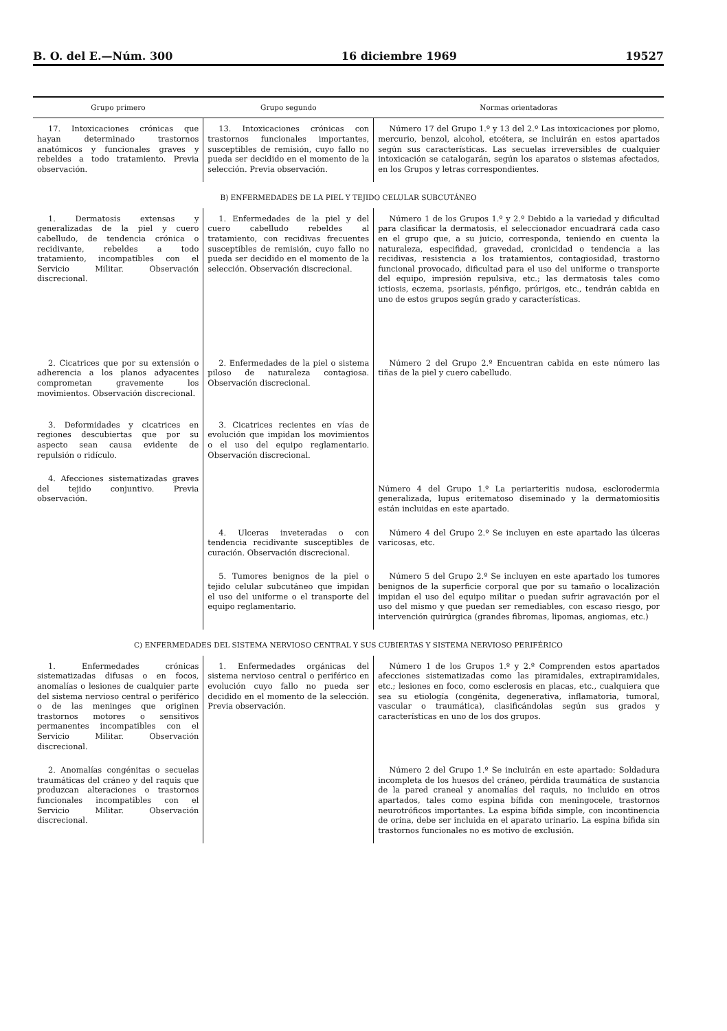B. O. del E.—Núm. 300 16 diciembre 1969 19527
| Grupo primero | Grupo segundo | Normas orientadoras |
| --- | --- | --- |
| 17. Intoxicaciones crónicas que hayan determinado trastornos anatómicos y funcionales graves y rebeldes a todo tratamiento. Previa observación. | 13. Intoxicaciones crónicas con trastornos funcionales importantes, susceptibles de remisión, cuyo fallo no pueda ser decidido en el momento de la selección. Previa observación. | Número 17 del Grupo 1.º y 13 del 2.º Las intoxicaciones por plomo, mercurio, benzol, alcohol, etcétera, se incluirán en estos apartados según sus características. Las secuelas irreversibles de cualquier intoxicación se catalogarán, según los aparatos o sistemas afectados, en los Grupos y letras correspondientes. |
| B) ENFERMEDADES DE LA PIEL Y TEJIDO CELULAR SUBCUTÁNEO | | |
| 1. Dermatosis extensas y generalizadas de la piel y cuero cabelludo, de tendencia crónica o recidivante, rebeldes a todo tratamiento, incompatibles con el Servicio Militar. Observación discrecional. | 1. Enfermedades de la piel y del cuero cabelludo rebeldes al tratamiento, con recidivas frecuentes susceptibles de remisión, cuyo fallo no pueda ser decidido en el momento de la selección. Observación discrecional. | Número 1 de los Grupos 1.º y 2.º Debido a la variedad y dificultad para clasificar la dermatosis, el seleccionador encuadrará cada caso en el grupo que, a su juicio, corresponda, teniendo en cuenta la naturaleza, especifidad, gravedad, cronicidad o tendencia a las recidivas, resistencia a los tratamientos, contagiosidad, trastorno funcional provocado, dificultad para el uso del uniforme o transporte del equipo, impresión repulsiva, etc.; las dermatosis tales como ictiosis, eczema, psoriasis, pénfigo, prúrigos, etc., tendrán cabida en uno de estos grupos según grado y características. |
| 2. Cicatrices que por su extensión o adherencia a los planos adyacentes comprometan gravemente los movimientos. Observación discrecional. | 2. Enfermedades de la piel o sistema piloso de naturaleza contagiosa. Observación discrecional. | Número 2 del Grupo 2.º Encuentran cabida en este número las tiñas de la piel y cuero cabelludo. |
| 3. Deformidades y cicatrices en regiones descubiertas que por su aspecto sean causa evidente de repulsión o ridículo. | 3. Cicatrices recientes en vías de evolución que impidan los movimientos o el uso del equipo reglamentario. Observación discrecional. | |
| 4. Afecciones sistematizadas graves del tejido conjuntivo. Previa observación. | | Número 4 del Grupo 1.º La periarteritis nudosa, esclorodermia generalizada, lupus eritematoso diseminado y la dermatomiositis están incluidas en este apartado. |
| | 4. Ulceras inveteradas o con tendencia recidivante susceptibles de curación. Observación discrecional. | Número 4 del Grupo 2.º Se incluyen en este apartado las úlceras varicosas, etc. |
| | 5. Tumores benignos de la piel o tejido celular subcutáneo que impidan el uso del uniforme o el transporte del equipo reglamentario. | Número 5 del Grupo 2.º Se incluyen en este apartado los tumores benignos de la superficie corporal que por su tamaño o localización impidan el uso del equipo militar o puedan sufrir agravación por el uso del mismo y que puedan ser remediables, con escaso riesgo, por intervención quirúrgica (grandes fibromas, lipomas, angiomas, etc.) |
| C) ENFERMEDADES DEL SISTEMA NERVIOSO CENTRAL Y SUS CUBIERTAS Y SISTEMA NERVIOSO PERIFÉRICO | | |
| 1. Enfermedades crónicas sistematizadas difusas o en focos, anomalías o lesiones de cualquier parte del sistema nervioso central o periférico o de las meninges que originen trastornos motores o sensitivos permanentes incompatibles con el Servicio Militar. Observación discrecional. | 1. Enfermedades orgánicas del sistema nervioso central o periférico en evolución cuyo fallo no pueda ser decidido en el momento de la selección. Previa observación. | Número 1 de los Grupos 1.º y 2.º Comprenden estos apartados afecciones sistematizadas como las piramidales, extrapiramidales, etc.; lesiones en foco, como esclerosis en placas, etc., cualquiera que sea su etiología (congénita, degenerativa, inflamatoria, tumoral, vascular o traumática), clasificándolas según sus grados y características en uno de los dos grupos. |
| 2. Anomalías congénitas o secuelas traumáticas del cráneo y del raquis que produzcan alteraciones o trastornos funcionales incompatibles con el Servicio Militar. Observación discrecional. | | Número 2 del Grupo 1.º Se incluirán en este apartado: Soldadura incompleta de los huesos del cráneo, pérdida traumática de sustancia de la pared craneal y anomalías del raquis, no incluido en otros apartados, tales como espina bífida con meningocele, trastornos neurotróficos importantes. La espina bífida simple, con incontinencia de orina, debe ser incluida en el aparato urinario. La espina bífida sin trastornos funcionales no es motivo de exclusión. |